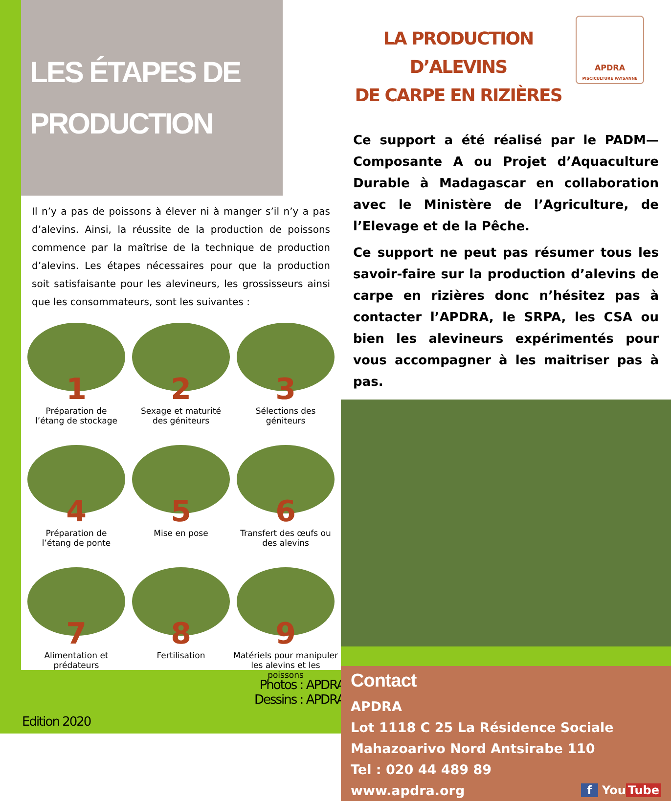LES ÉTAPES DE
PRODUCTION
Il n’y a pas de poissons à élever ni à manger s’il n’y a pas d’alevins. Ainsi, la réussite de la production de poissons commence par la maîtrise de la technique de production d’alevins. Les étapes nécessaires pour que la production soit satisfaisante pour les alevineurs, les grossisseurs ainsi que les consommateurs, sont les suivantes :
1
Préparation de
l’étang de stockage
2
Sexage et maturité
des géniteurs
3
Sélections des
géniteurs
4
Préparation de
l’étang de ponte
5
Mise en pose
6
Transfert des œufs ou
des alevins
7
Alimentation et
prédateurs
8
Fertilisation
9
Matériels pour manipuler
les alevins et les poissons
Photos : APDRA
Dessins : APDRA
Edition 2020
LA PRODUCTION D’ALEVINS
DE CARPE EN RIZIÈRES
APDRA
PISCICULTURE PAYSANNE
Ce support a été réalisé par le PADM—Composante A ou Projet d’Aquaculture Durable à Madagascar en collaboration avec le Ministère de l’Agriculture, de l’Elevage et de la Pêche.
Ce support ne peut pas résumer tous les savoir-faire sur la production d’alevins de carpe en rizières donc n’hésitez pas à contacter l’APDRA, le SRPA, les CSA ou bien les alevineurs expérimentés pour vous accompagner à les maitriser pas à pas.
Contact
APDRA
Lot 1118 C 25 La Résidence Sociale
Mahazoarivo Nord Antsirabe 110
Tel : 020 44 489 89
www.apdra.org f You Tube